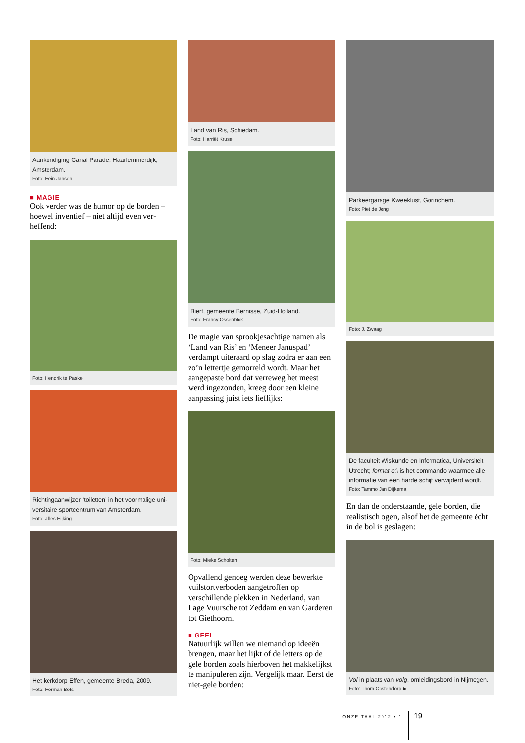Aankondiging Canal Parade, Haarlemmerdijk, Amsterdam.
Foto: Hein Jansen
■ MAGIE
Ook verder was de humor op de borden – hoewel inventief – niet altijd even ver­heffend:
Foto: Hendrik te Paske
Richtingaanwijzer ‘toiletten’ in het voormalige uni­versitaire sportcentrum van Amsterdam.
Foto: Jilles Eijking
Het kerkdorp Effen, gemeente Breda, 2009.
Foto: Herman Bots
Land van Ris, Schiedam.
Foto: Harriët Kruse
Biert, gemeente Bernisse, Zuid-Holland.
Foto: Francy Ossenblok
De magie van sprookjesachtige namen als ‘Land van Ris’ en ‘Meneer Januspad’ verdampt uiteraard op slag zodra er aan een zo’n lettertje gemorreld wordt. Maar het aangepaste bord dat verreweg het meest werd ingezonden, kreeg door een kleine aanpassing juist iets lieflijks:
Foto: Mieke Scholten
Opvallend genoeg werden deze bewerk­te vuilstortverboden aangetroffen op verschillende plekken in Nederland, van Lage Vuursche tot Zeddam en van Gar­deren tot Giethoorn.
■ GEEL
Natuurlijk willen we niemand op ideeën brengen, maar het lijkt of de letters op de gele borden zoals hierboven het makkelijkst te manipuleren zijn. Ver­gelijk maar. Eerst de niet-gele borden:
Parkeergarage Kweeklust, Gorinchem.
Foto: Piet de Jong
Foto: J. Zwaag
De faculteit Wiskunde en Informatica, Universiteit Utrecht; format c:\ is het commando waarmee alle informatie van een harde schijf verwijderd wordt.
Foto: Tammo Jan Dijkema
En dan de onderstaande, gele borden, die realistisch ogen, alsof het de ge­meente écht in de bol is geslagen:
Vol in plaats van volg, omleidingsbord in Nijmegen.
Foto: Thom Oostendorp ▶
ONZE TAAL 2012 • 1 19